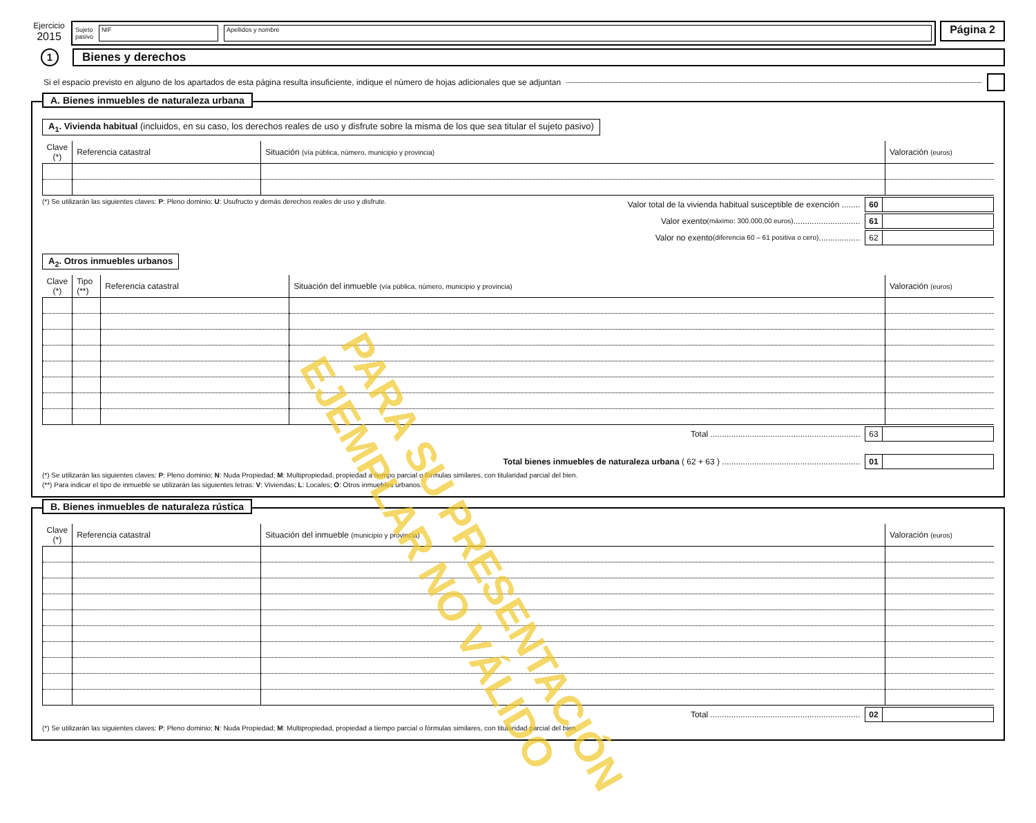Ejercicio
2015
Sujeto
pasivo
NIF Apellidos y nombre
Página 2
1
Bienes y derechos
Si el espacio previsto en alguno de los apartados de esta página resulta insuficiente, indique el número de hojas adicionales que se adjuntan
A. Bienes inmuebles de naturaleza urbana
A<sub>1</sub>. Vivienda habitual (incluidos, en su caso, los derechos reales de uso y disfrute sobre la misma de los que sea titular el sujeto pasivo)
| Clave (*) | Referencia catastral | Situación (vía pública, número, municipio y provincia) | Valoración (euros) |
| --- | --- | --- | --- |
(*) Se utilizarán las siguientes claves: P: Pleno dominio; U: Usufructo y demás derechos reales de uso y disfrute.
Valor total de la vivienda habitual susceptible de exención ........ 60
Valor exento (máximo: 300.000,00 euros) ............................. 61
Valor no exento (diferencia 60 – 61 positiva o cero) .................. 62
A<sub>2</sub>. Otros inmuebles urbanos
| Clave (*) | Tipo (**) | Referencia catastral | Situación del inmueble (vía pública, número, municipio y provincia) | Valoración (euros) |
| --- | --- | --- | --- | --- |
Total ................................................................. 63
Total bienes inmuebles de naturaleza urbana ( 62 + 63 ) ............................................................ 01
(*) Se utilizarán las siguientes claves: P: Pleno dominio; N: Nuda Propiedad; M: Multipropiedad, propiedad a tiempo parcial o fórmulas similares, con titularidad parcial del bien.
(**) Para indicar el tipo de inmueble se utilizarán las siguientes letras: V: Viviendas; L: Locales; O: Otros inmuebles urbanos.
B. Bienes inmuebles de naturaleza rústica
| Clave (*) | Referencia catastral | Situación del inmueble (municipio y provincia) | Valoración (euros) |
| --- | --- | --- | --- |
Total ................................................................. 02
(*) Se utilizarán las siguientes claves: P: Pleno dominio; N: Nuda Propiedad; M: Multipropiedad, propiedad a tiempo parcial o fórmulas similares, con titularidad parcial del bien.
PARA SU PRESENTACIÓN
EJEMPLAR NO VÁLIDO